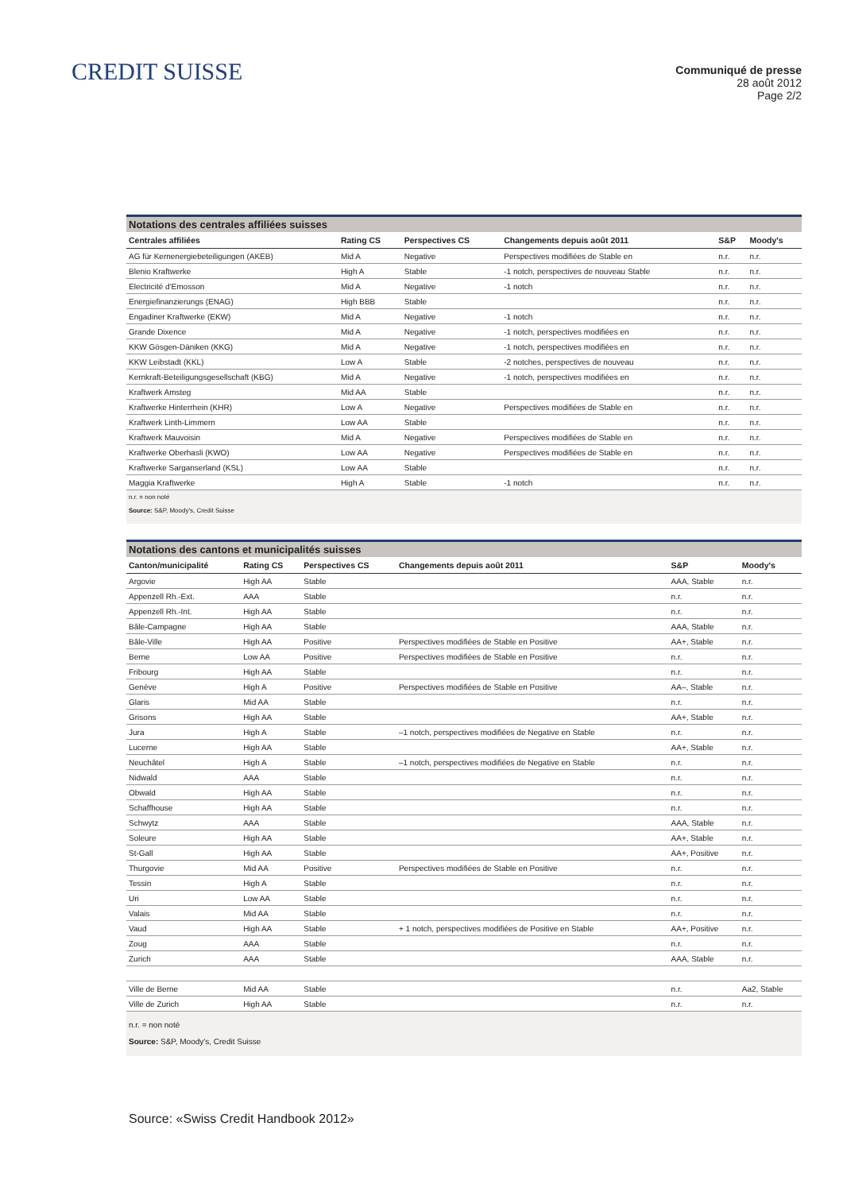CREDIT SUISSE
Communiqué de presse
28 août 2012
Page 2/2
Notations des centrales affiliées suisses
| Centrales affiliées | Rating CS | Perspectives CS | Changements depuis août 2011 | S&P | Moody's |
| --- | --- | --- | --- | --- | --- |
| AG für Kernenergiebeteiligungen (AKEB) | Mid A | Negative | Perspectives modifiées de Stable en | n.r. | n.r. |
| Blenio Kraftwerke | High A | Stable | -1 notch, perspectives de nouveau Stable | n.r. | n.r. |
| Electricité d'Emosson | Mid A | Negative | -1 notch | n.r. | n.r. |
| Energiefinanzierungs (ENAG) | High BBB | Stable | | n.r. | n.r. |
| Engadiner Kraftwerke (EKW) | Mid A | Negative | -1 notch | n.r. | n.r. |
| Grande Dixence | Mid A | Negative | -1 notch, perspectives modifiées en | n.r. | n.r. |
| KKW Gösgen-Däniken (KKG) | Mid A | Negative | -1 notch, perspectives modifiées en | n.r. | n.r. |
| KKW Leibstadt (KKL) | Low A | Stable | -2 notches, perspectives de nouveau | n.r. | n.r. |
| Kernkraft-Beteiligungsgesellschaft (KBG) | Mid A | Negative | -1 notch, perspectives modifiées en | n.r. | n.r. |
| Kraftwerk Amsteg | Mid AA | Stable | | n.r. | n.r. |
| Kraftwerke Hinterrhein (KHR) | Low A | Negative | Perspectives modifiées de Stable en | n.r. | n.r. |
| Kraftwerk Linth-Limmern | Low AA | Stable | | n.r. | n.r. |
| Kraftwerk Mauvoisin | Mid A | Negative | Perspectives modifiées de Stable en | n.r. | n.r. |
| Kraftwerke Oberhasli (KWO) | Low AA | Negative | Perspectives modifiées de Stable en | n.r. | n.r. |
| Kraftwerke Sarganserland (KSL) | Low AA | Stable | | n.r. | n.r. |
| Maggia Kraftwerke | High A | Stable | -1 notch | n.r. | n.r. |
n.r. = non noté
Source: S&P, Moody's, Credit Suisse
Notations des cantons et municipalités suisses
| Canton/municipalité | Rating CS | Perspectives CS | Changements depuis août 2011 | S&P | Moody's |
| --- | --- | --- | --- | --- | --- |
| Argovie | High AA | Stable | | AAA, Stable | n.r. |
| Appenzell Rh.-Ext. | AAA | Stable | | n.r. | n.r. |
| Appenzell Rh.-Int. | High AA | Stable | | n.r. | n.r. |
| Bâle-Campagne | High AA | Stable | | AAA, Stable | n.r. |
| Bâle-Ville | High AA | Positive | Perspectives modifiées de Stable en Positive | AA+, Stable | n.r. |
| Berne | Low AA | Positive | Perspectives modifiées de Stable en Positive | n.r. | n.r. |
| Fribourg | High AA | Stable | | n.r. | n.r. |
| Genève | High A | Positive | Perspectives modifiées de Stable en Positive | AA–, Stable | n.r. |
| Glaris | Mid AA | Stable | | n.r. | n.r. |
| Grisons | High AA | Stable | | AA+, Stable | n.r. |
| Jura | High A | Stable | –1 notch, perspectives modifiées de Negative en Stable | n.r. | n.r. |
| Lucerne | High AA | Stable | | AA+, Stable | n.r. |
| Neuchâtel | High A | Stable | –1 notch, perspectives modifiées de Negative en Stable | n.r. | n.r. |
| Nidwald | AAA | Stable | | n.r. | n.r. |
| Obwald | High AA | Stable | | n.r. | n.r. |
| Schaffhouse | High AA | Stable | | n.r. | n.r. |
| Schwytz | AAA | Stable | | AAA, Stable | n.r. |
| Soleure | High AA | Stable | | AA+, Stable | n.r. |
| St-Gall | High AA | Stable | | AA+, Positive | n.r. |
| Thurgovie | Mid AA | Positive | Perspectives modifiées de Stable en Positive | n.r. | n.r. |
| Tessin | High A | Stable | | n.r. | n.r. |
| Uri | Low AA | Stable | | n.r. | n.r. |
| Valais | Mid AA | Stable | | n.r. | n.r. |
| Vaud | High AA | Stable | + 1 notch, perspectives modifiées de Positive en Stable | AA+, Positive | n.r. |
| Zoug | AAA | Stable | | n.r. | n.r. |
| Zurich | AAA | Stable | | AAA, Stable | n.r. |
| Ville de Berne | Mid AA | Stable | | n.r. | Aa2, Stable |
| Ville de Zurich | High AA | Stable | | n.r. | n.r. |
n.r. = non noté
Source: S&P, Moody's, Credit Suisse
Source: «Swiss Credit Handbook 2012»